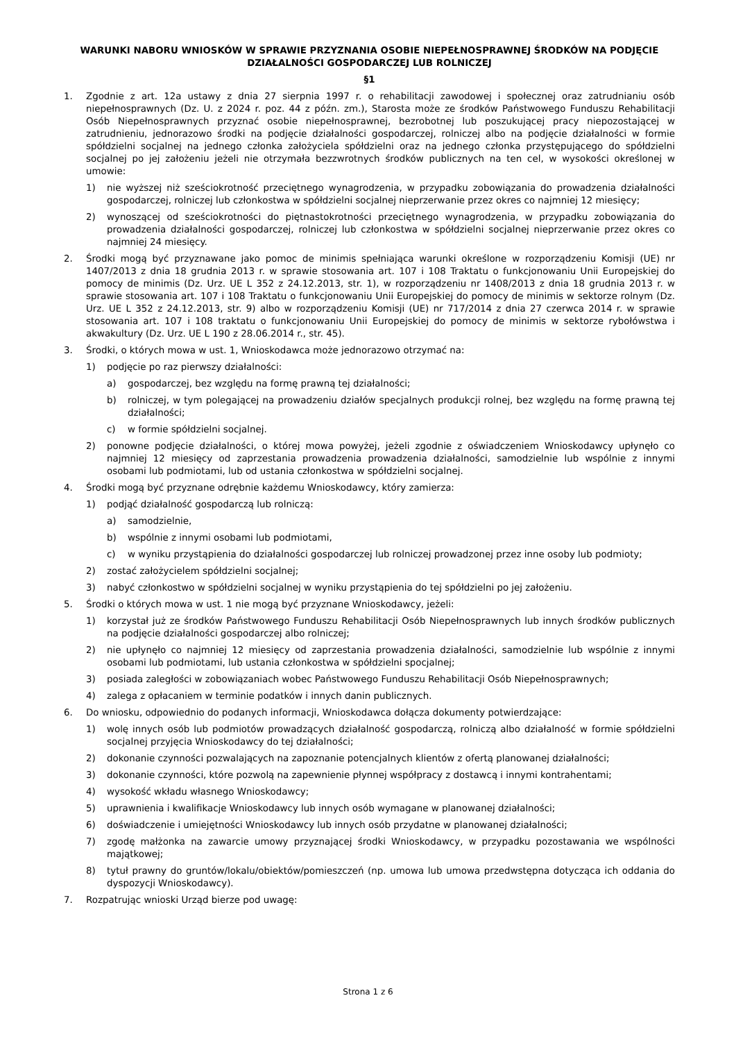WARUNKI NABORU WNIOSKÓW W SPRAWIE PRZYZNANIA OSOBIE NIEPEŁNOSPRAWNEJ ŚRODKÓW NA PODJĘCIE DZIAŁALNOŚCI GOSPODARCZEJ LUB ROLNICZEJ
§1
1. Zgodnie z art. 12a ustawy z dnia 27 sierpnia 1997 r. o rehabilitacji zawodowej i społecznej oraz zatrudnianiu osób niepełnosprawnych (Dz. U. z 2024 r. poz. 44 z późn. zm.), Starosta może ze środków Państwowego Funduszu Rehabilitacji Osób Niepełnosprawnych przyznać osobie niepełnosprawnej, bezrobotnej lub poszukującej pracy niepozostającej w zatrudnieniu, jednorazowo środki na podjęcie działalności gospodarczej, rolniczej albo na podjęcie działalności w formie spółdzielni socjalnej na jednego członka założyciela spółdzielni oraz na jednego członka przystępującego do spółdzielni socjalnej po jej założeniu jeżeli nie otrzymała bezzwrotnych środków publicznych na ten cel, w wysokości określonej w umowie:
1) nie wyższej niż sześciokrotność przeciętnego wynagrodzenia, w przypadku zobowiązania do prowadzenia działalności gospodarczej, rolniczej lub członkostwa w spółdzielni socjalnej nieprzerwanie przez okres co najmniej 12 miesięcy;
2) wynoszącej od sześciokrotności do piętnastokrotności przeciętnego wynagrodzenia, w przypadku zobowiązania do prowadzenia działalności gospodarczej, rolniczej lub członkostwa w spółdzielni socjalnej nieprzerwanie przez okres co najmniej 24 miesięcy.
2. Środki mogą być przyznawane jako pomoc de minimis spełniająca warunki określone w rozporządzeniu Komisji (UE) nr 1407/2013 z dnia 18 grudnia 2013 r. w sprawie stosowania art. 107 i 108 Traktatu o funkcjonowaniu Unii Europejskiej do pomocy de minimis (Dz. Urz. UE L 352 z 24.12.2013, str. 1), w rozporządzeniu nr 1408/2013 z dnia 18 grudnia 2013 r. w sprawie stosowania art. 107 i 108 Traktatu o funkcjonowaniu Unii Europejskiej do pomocy de minimis w sektorze rolnym (Dz. Urz. UE L 352 z 24.12.2013, str. 9) albo w rozporządzeniu Komisji (UE) nr 717/2014 z dnia 27 czerwca 2014 r. w sprawie stosowania art. 107 i 108 traktatu o funkcjonowaniu Unii Europejskiej do pomocy de minimis w sektorze rybołówstwa i akwakultury (Dz. Urz. UE L 190 z 28.06.2014 r., str. 45).
3. Środki, o których mowa w ust. 1, Wnioskodawca może jednorazowo otrzymać na:
1) podjęcie po raz pierwszy działalności:
a) gospodarczej, bez względu na formę prawną tej działalności;
b) rolniczej, w tym polegającej na prowadzeniu działów specjalnych produkcji rolnej, bez względu na formę prawną tej działalności;
c) w formie spółdzielni socjalnej.
2) ponowne podjęcie działalności, o której mowa powyżej, jeżeli zgodnie z oświadczeniem Wnioskodawcy upłynęło co najmniej 12 miesięcy od zaprzestania prowadzenia prowadzenia działalności, samodzielnie lub wspólnie z innymi osobami lub podmiotami, lub od ustania członkostwa w spółdzielni socjalnej.
4. Środki mogą być przyznane odrębnie każdemu Wnioskodawcy, który zamierza:
1) podjąć działalność gospodarczą lub rolniczą:
a) samodzielnie,
b) wspólnie z innymi osobami lub podmiotami,
c) w wyniku przystąpienia do działalności gospodarczej lub rolniczej prowadzonej przez inne osoby lub podmioty;
2) zostać założycielem spółdzielni socjalnej;
3) nabyć członkostwo w spółdzielni socjalnej w wyniku przystąpienia do tej spółdzielni po jej założeniu.
5. Środki o których mowa w ust. 1 nie mogą być przyznane Wnioskodawcy, jeżeli:
1) korzystał już ze środków Państwowego Funduszu Rehabilitacji Osób Niepełnosprawnych lub innych środków publicznych na podjęcie działalności gospodarczej albo rolniczej;
2) nie upłynęło co najmniej 12 miesięcy od zaprzestania prowadzenia działalności, samodzielnie lub wspólnie z innymi osobami lub podmiotami, lub ustania członkostwa w spółdzielni spocjalnej;
3) posiada zaległości w zobowiązaniach wobec Państwowego Funduszu Rehabilitacji Osób Niepełnosprawnych;
4) zalega z opłacaniem w terminie podatków i innych danin publicznych.
6. Do wniosku, odpowiednio do podanych informacji, Wnioskodawca dołącza dokumenty potwierdzające:
1) wolę innych osób lub podmiotów prowadzących działalność gospodarczą, rolniczą albo działalność w formie spółdzielni socjalnej przyjęcia Wnioskodawcy do tej działalności;
2) dokonanie czynności pozwalających na zapoznanie potencjalnych klientów z ofertą planowanej działalności;
3) dokonanie czynności, które pozwolą na zapewnienie płynnej współpracy z dostawcą i innymi kontrahentami;
4) wysokość wkładu własnego Wnioskodawcy;
5) uprawnienia i kwalifikacje Wnioskodawcy lub innych osób wymagane w planowanej działalności;
6) doświadczenie i umiejętności Wnioskodawcy lub innych osób przydatne w planowanej działalności;
7) zgodę małżonka na zawarcie umowy przyznającej środki Wnioskodawcy, w przypadku pozostawania we wspólności majątkowej;
8) tytuł prawny do gruntów/lokalu/obiektów/pomieszczeń (np. umowa lub umowa przedwstępna dotycząca ich oddania do dyspozycji Wnioskodawcy).
7. Rozpatrując wnioski Urząd bierze pod uwagę:
Strona 1 z 6